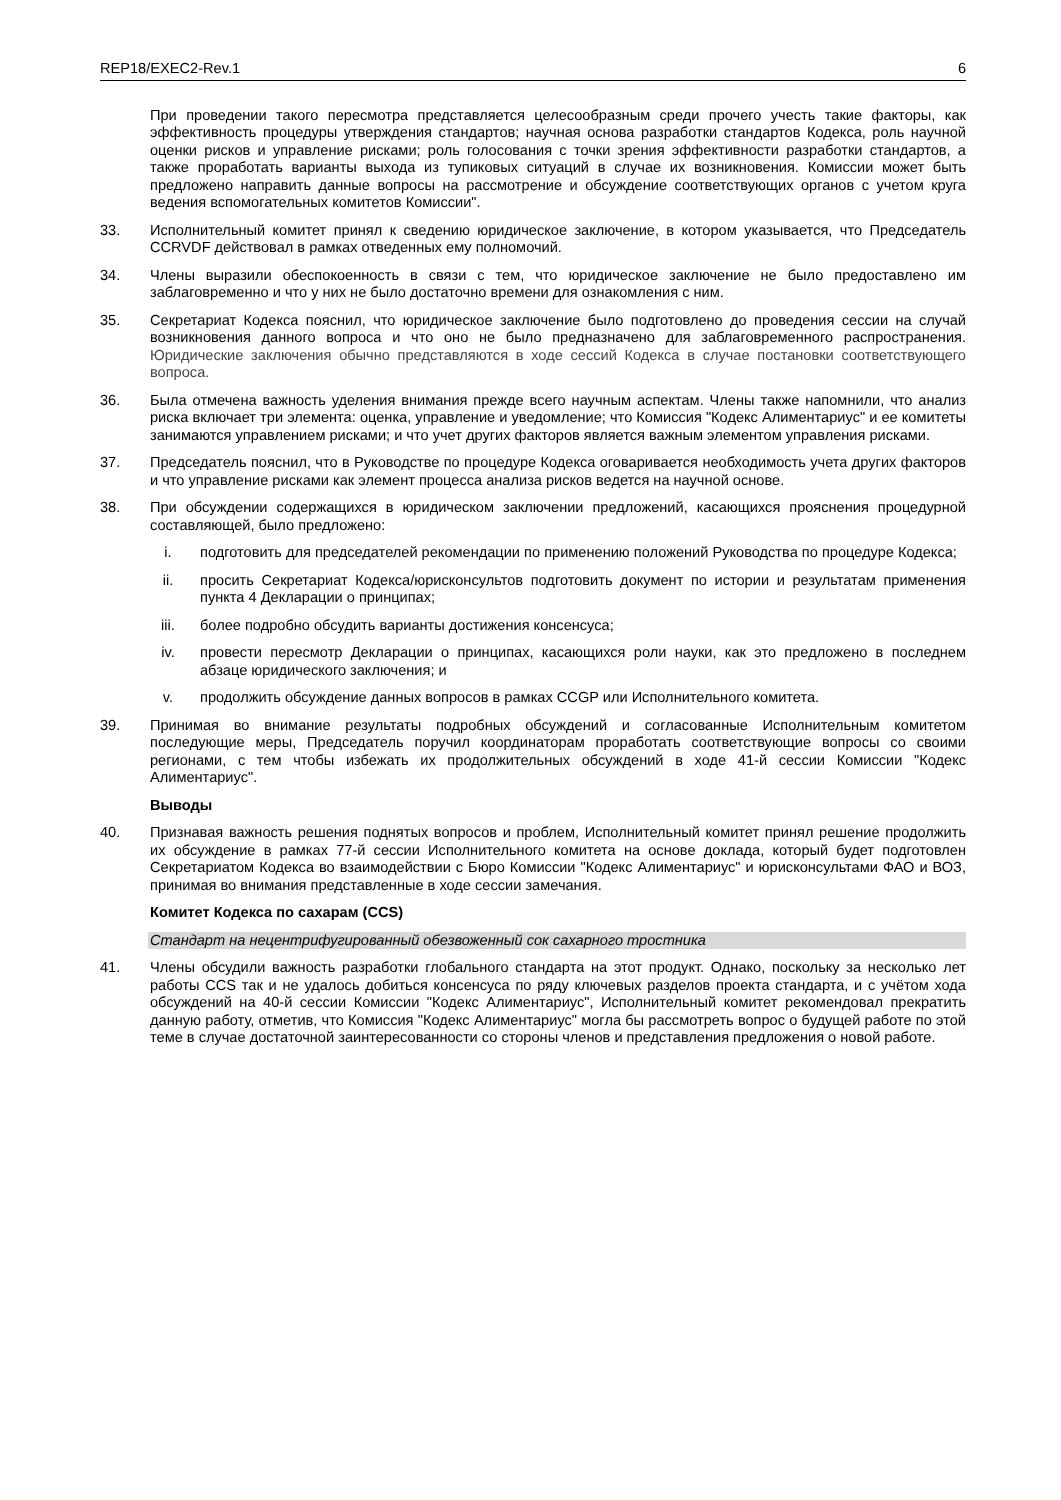REP18/EXEC2-Rev.1 6
При проведении такого пересмотра представляется целесообразным среди прочего учесть такие факторы, как эффективность процедуры утверждения стандартов; научная основа разработки стандартов Кодекса, роль научной оценки рисков и управление рисками; роль голосования с точки зрения эффективности разработки стандартов, а также проработать варианты выхода из тупиковых ситуаций в случае их возникновения. Комиссии может быть предложено направить данные вопросы на рассмотрение и обсуждение соответствующих органов с учетом круга ведения вспомогательных комитетов Комиссии".
33. Исполнительный комитет принял к сведению юридическое заключение, в котором указывается, что Председатель CCRVDF действовал в рамках отведенных ему полномочий.
34. Члены выразили обеспокоенность в связи с тем, что юридическое заключение не было предоставлено им заблаговременно и что у них не было достаточно времени для ознакомления с ним.
35. Секретариат Кодекса пояснил, что юридическое заключение было подготовлено до проведения сессии на случай возникновения данного вопроса и что оно не было предназначено для заблаговременного распространения. Юридические заключения обычно представляются в ходе сессий Кодекса в случае постановки соответствующего вопроса.
36. Была отмечена важность уделения внимания прежде всего научным аспектам. Члены также напомнили, что анализ риска включает три элемента: оценка, управление и уведомление; что Комиссия "Кодекс Алиментариус" и ее комитеты занимаются управлением рисками; и что учет других факторов является важным элементом управления рисками.
37. Председатель пояснил, что в Руководстве по процедуре Кодекса оговаривается необходимость учета других факторов и что управление рисками как элемент процесса анализа рисков ведется на научной основе.
38. При обсуждении содержащихся в юридическом заключении предложений, касающихся прояснения процедурной составляющей, было предложено:
i. подготовить для председателей рекомендации по применению положений Руководства по процедуре Кодекса;
ii. просить Секретариат Кодекса/юрисконсультов подготовить документ по истории и результатам применения пункта 4 Декларации о принципах;
iii. более подробно обсудить варианты достижения консенсуса;
iv. провести пересмотр Декларации о принципах, касающихся роли науки, как это предложено в последнем абзаце юридического заключения; и
v. продолжить обсуждение данных вопросов в рамках CCGP или Исполнительного комитета.
39. Принимая во внимание результаты подробных обсуждений и согласованные Исполнительным комитетом последующие меры, Председатель поручил координаторам проработать соответствующие вопросы со своими регионами, с тем чтобы избежать их продолжительных обсуждений в ходе 41-й сессии Комиссии "Кодекс Алиментариус".
Выводы
40. Признавая важность решения поднятых вопросов и проблем, Исполнительный комитет принял решение продолжить их обсуждение в рамках 77-й сессии Исполнительного комитета на основе доклада, который будет подготовлен Секретариатом Кодекса во взаимодействии с Бюро Комиссии "Кодекс Алиментариус" и юрисконсультами ФАО и ВОЗ, принимая во внимания представленные в ходе сессии замечания.
Комитет Кодекса по сахарам (CCS)
Стандарт на нецентрифугированный обезвоженный сок сахарного тростника
41. Члены обсудили важность разработки глобального стандарта на этот продукт. Однако, поскольку за несколько лет работы CCS так и не удалось добиться консенсуса по ряду ключевых разделов проекта стандарта, и с учётом хода обсуждений на 40-й сессии Комиссии "Кодекс Алиментариус", Исполнительный комитет рекомендовал прекратить данную работу, отметив, что Комиссия "Кодекс Алиментариус" могла бы рассмотреть вопрос о будущей работе по этой теме в случае достаточной заинтересованности со стороны членов и представления предложения о новой работе.